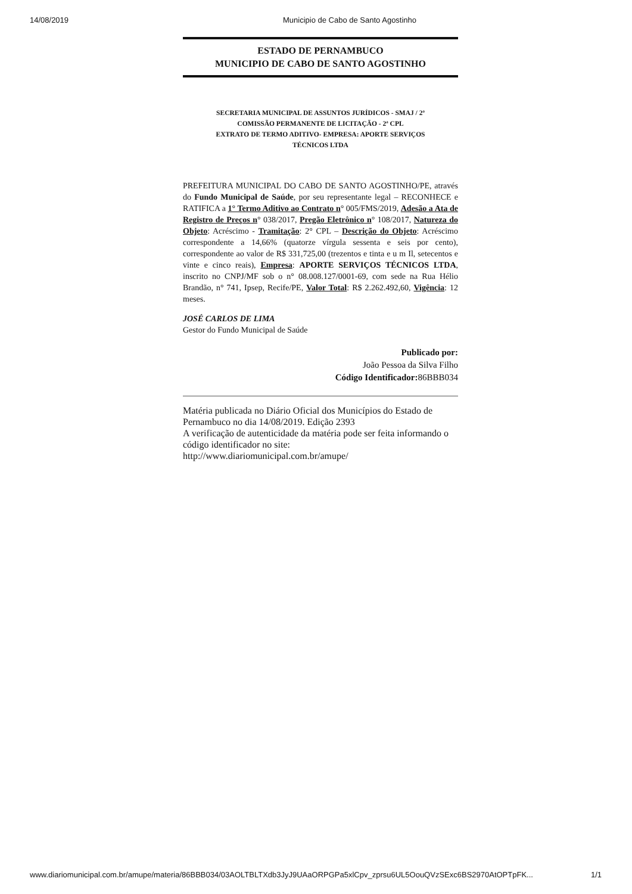14/08/2019 Municipio de Cabo de Santo Agostinho
ESTADO DE PERNAMBUCO
MUNICIPIO DE CABO DE SANTO AGOSTINHO
SECRETARIA MUNICIPAL DE ASSUNTOS JURÍDICOS - SMAJ / 2ª
COMISSÃO PERMANENTE DE LICITAÇÃO - 2ª CPL
EXTRATO DE TERMO ADITIVO- EMPRESA: APORTE SERVIÇOS
TÉCNICOS LTDA
PREFEITURA MUNICIPAL DO CABO DE SANTO AGOSTINHO/PE, através do Fundo Municipal de Saúde, por seu representante legal – RECONHECE e RATIFICA a 1° Termo Aditivo ao Contrato n° 005/FMS/2019, Adesão a Ata de Registro de Preços n° 038/2017, Pregão Eletrônico n° 108/2017, Natureza do Objeto: Acréscimo - Tramitação: 2° CPL – Descrição do Objeto: Acréscimo correspondente a 14,66% (quatorze vírgula sessenta e seis por cento), correspondente ao valor de R$ 331,725,00 (trezentos e tinta e u m Il, setecentos e vinte e cinco reais), Empresa: APORTE SERVIÇOS TÉCNICOS LTDA, inscrito no CNPJ/MF sob o n° 08.008.127/0001-69, com sede na Rua Hélio Brandão, n° 741, Ipsep, Recife/PE, Valor Total: R$ 2.262.492,60, Vigência: 12 meses.
JOSÉ CARLOS DE LIMA
Gestor do Fundo Municipal de Saúde
Publicado por:
João Pessoa da Silva Filho
Código Identificador: 86BBB034
Matéria publicada no Diário Oficial dos Municípios do Estado de Pernambuco no dia 14/08/2019. Edição 2393
A verificação de autenticidade da matéria pode ser feita informando o código identificador no site:
http://www.diariomunicipal.com.br/amupe/
www.diariomunicipal.com.br/amupe/materia/86BBB034/03AOLTBLTXdb3JyJ9UAaORPGPa5xlCpv_zprsu6UL5OouQVzSExc6BS2970AtOPTpFK... 1/1